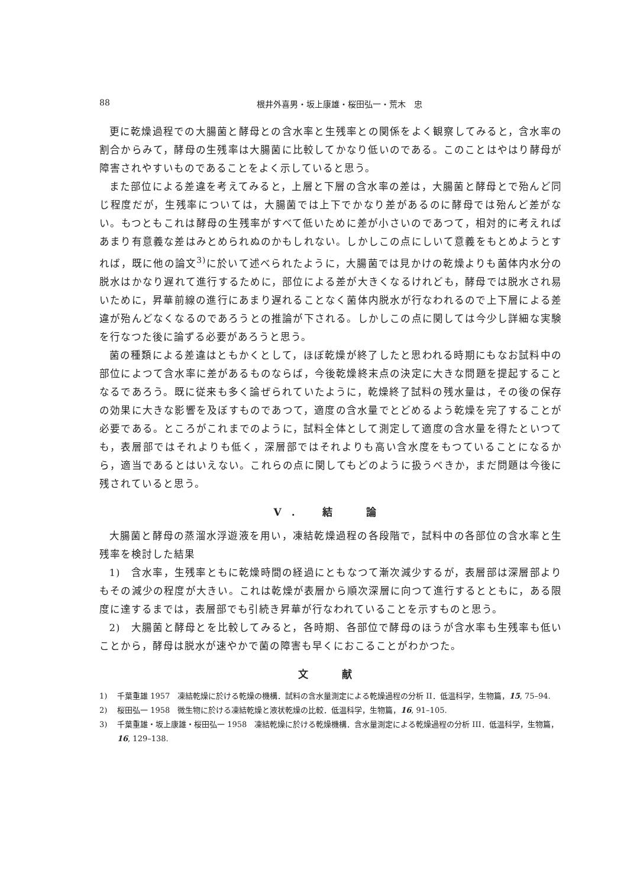88 根井外喜男・坂上康雄・桜田弘一・荒木　忠
更に乾燥過程での大腸菌と酵母との含水率と生残率との関係をよく観察してみると，含水率の割合からみて，酵母の生残率は大腸菌に比較してかなり低いのである。このことはやはり酵母が障害されやすいものであることをよく示していると思う。
また部位による差違を考えてみると，上層と下層の含水率の差は，大腸菌と酵母とで殆んど同じ程度だが，生残率については，大腸菌では上下でかなり差があるのに酵母では殆んど差がない。もつともこれは酵母の生残率がすべて低いために差が小さいのであつて，相対的に考えればあまり有意義な差はみとめられぬのかもしれない。しかしこの点にしいて意義をもとめようとすれば，既に他の論文<sup>3)</sup>に於いて述べられたように，大腸菌では見かけの乾燥よりも菌体内水分の脱水はかなり遅れて進行するために，部位による差が大きくなるけれども，酵母では脱水され易いために，昇華前線の進行にあまり遅れることなく菌体内脱水が行なわれるので上下層による差違が殆んどなくなるのであろうとの推論が下される。しかしこの点に関しては今少し詳細な実験を行なつた後に論ずる必要があろうと思う。
菌の種類による差違はともかくとして，ほぼ乾燥が終了したと思われる時期にもなお試料中の部位によつて含水率に差があるものならば，今後乾燥終末点の決定に大きな問題を提起することなるであろう。既に従来も多く論ぜられていたように，乾燥終了試料の残水量は，その後の保存の効果に大きな影響を及ぼすものであつて，適度の含水量でとどめるよう乾燥を完了することが必要である。ところがこれまでのように，試料全体として測定して適度の含水量を得たといつても，表層部ではそれよりも低く，深層部ではそれよりも高い含水度をもつていることになるから，適当であるとはいえない。これらの点に関してもどのように扱うべきか，まだ問題は今後に残されていると思う。
V. 結　論
大腸菌と酵母の蒸溜水浮遊液を用い，凍結乾燥過程の各段階で，試料中の各部位の含水率と生残率を検討した結果
1)　含水率，生残率ともに乾燥時間の経過にともなつて漸次減少するが，表層部は深層部よりもその減少の程度が大きい。これは乾燥が表層から順次深層に向つて進行するとともに，ある限度に達するまでは，表層部でも引続き昇華が行なわれていることを示すものと思う。
2)　大腸菌と酵母とを比較してみると，各時期、各部位で酵母のほうが含水率も生残率も低いことから，酵母は脱水が速やかで菌の障害も早くにおこることがわかつた。
文　献
1) 千葉重雄 1957　凍結乾燥に於ける乾燥の機構．試料の含水量測定による乾燥過程の分析 II．低温科学，生物篇，15, 75–94.
2) 桜田弘一 1958　微生物に於ける凍結乾燥と液状乾燥の比較．低温科学，生物篇，16, 91–105.
3) 千葉重雄・坂上康雄・桜田弘一 1958　凍結乾燥に於ける乾燥機構．含水量測定による乾燥過程の分析 III．低温科学，生物篇，16, 129–138.